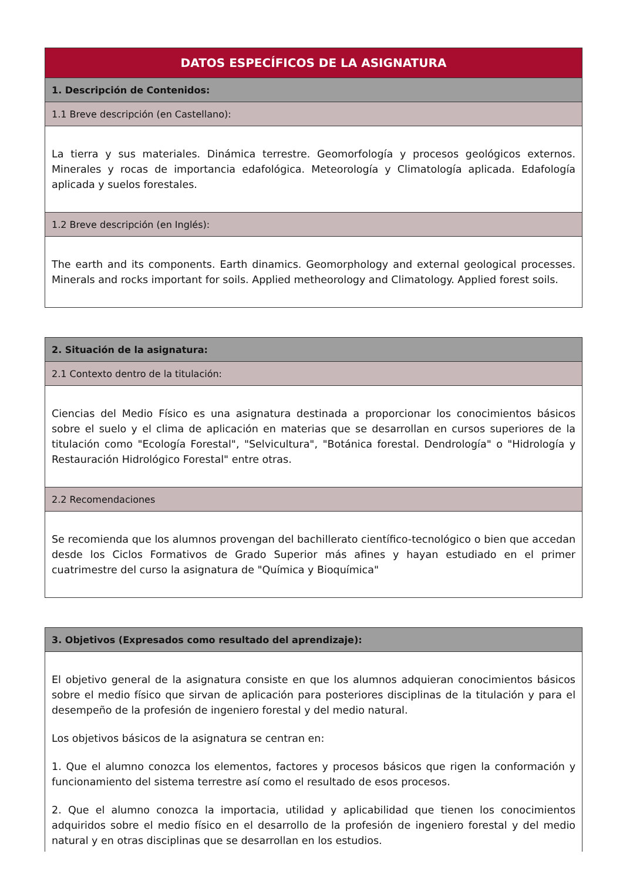| DATOS ESPECÍFICOS DE LA ASIGNATURA |
| --- |
| 1. Descripción de Contenidos: |
| 1.1 Breve descripción (en Castellano): |
| La tierra y sus materiales. Dinámica terrestre. Geomorfología y procesos geológicos externos. Minerales y rocas de importancia edafológica. Meteorología y Climatología aplicada. Edafología aplicada y suelos forestales. |
| 1.2 Breve descripción (en Inglés): |
| The earth and its components. Earth dinamics. Geomorphology and external geological processes. Minerals and rocks important for soils. Applied metheorology and Climatology. Applied forest soils. |
| 2. Situación de la asignatura: |
| --- |
| 2.1 Contexto dentro de la titulación: |
| Ciencias del Medio Físico es una asignatura destinada a proporcionar los conocimientos básicos sobre el suelo y el clima de aplicación en materias que se desarrollan en cursos superiores de la titulación como "Ecología Forestal", "Selvicultura", "Botánica forestal. Dendrología" o "Hidrología y Restauración Hidrológico Forestal" entre otras. |
| 2.2 Recomendaciones |
| Se recomienda que los alumnos provengan del bachillerato científico-tecnológico o bien que accedan desde los Ciclos Formativos de Grado Superior más afines y hayan estudiado en el primer cuatrimestre del curso la asignatura de "Química y Bioquímica" |
| 3. Objetivos (Expresados como resultado del aprendizaje): |
| --- |
| El objetivo general de la asignatura consiste en que los alumnos adquieran conocimientos básicos sobre el medio físico que sirvan de aplicación para posteriores disciplinas de la titulación y para el desempeño de la profesión de ingeniero forestal y del medio natural. Los objetivos básicos de la asignatura se centran en: 1. Que el alumno conozca los elementos, factores y procesos básicos que rigen la conformación y funcionamiento del sistema terrestre así como el resultado de esos procesos. 2. Que el alumno conozca la importacia, utilidad y aplicabilidad que tienen los conocimientos adquiridos sobre el medio físico en el desarrollo de la profesión de ingeniero forestal y del medio natural y en otras disciplinas que se desarrollan en los estudios. |